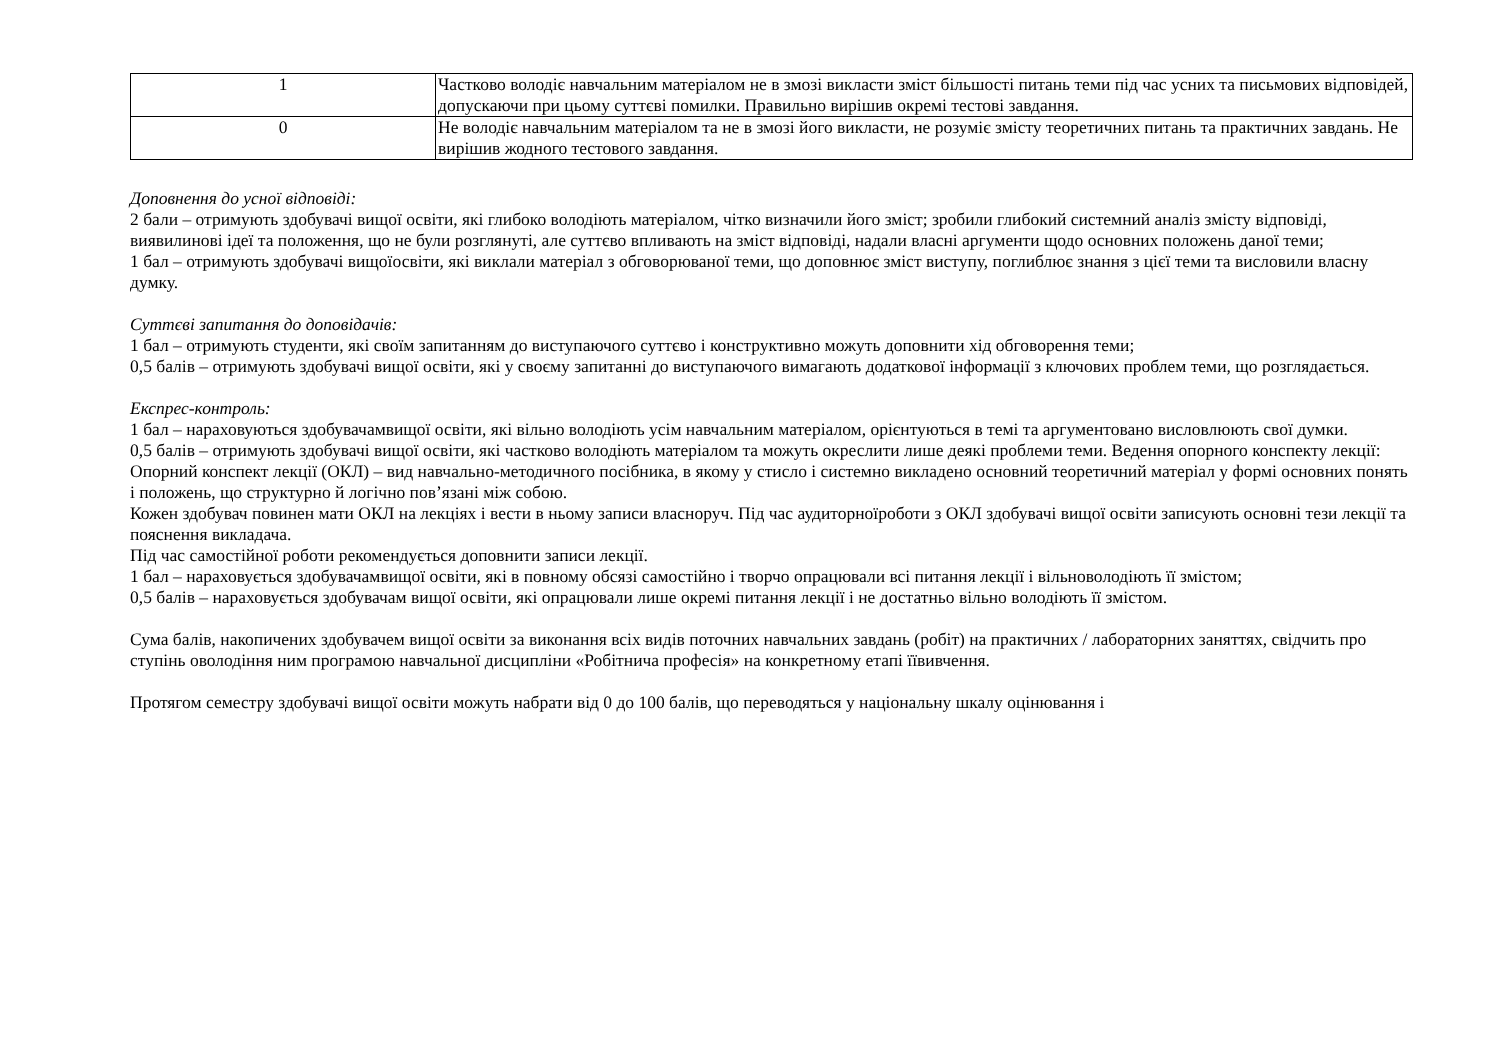| 1 | Частково володіє навчальним матеріалом не в змозі викласти зміст більшості питань теми під час усних та письмових відповідей, допускаючи при цьому суттєві помилки. Правильно вирішив окремі тестові завдання. |
| 0 | Не володіє навчальним матеріалом та не в змозі його викласти, не розуміє змісту теоретичних питань та практичних завдань. Не вирішив жодного тестового завдання. |
Доповнення до усної відповіді:
2 бали – отримують здобувачі вищої освіти, які глибоко володіють матеріалом, чітко визначили його зміст; зробили глибокий системний аналіз змісту відповіді, виявилинові ідеї та положення, що не були розглянуті, але суттєво впливають на зміст відповіді, надали власні аргументи щодо основних положень даної теми;
1 бал – отримують здобувачі вищоїосвіти, які виклали матеріал з обговорюваної теми, що доповнює зміст виступу, поглиблює знання з цієї теми та висловили власну думку.
Суттєві запитання до доповідачів:
1 бал – отримують студенти, які своїм запитанням до виступаючого суттєво і конструктивно можуть доповнити хід обговорення теми;
0,5 балів – отримують здобувачі вищої освіти, які у своєму запитанні до виступаючого вимагають додаткової інформації з ключових проблем теми, що розглядається.
Експрес-контроль:
1 бал – нараховуються здобувачамвищої освіти, які вільно володіють усім навчальним матеріалом, орієнтуються в темі та аргументовано висловлюють свої думки.
0,5 балів – отримують здобувачі вищої освіти, які частково володіють матеріалом та можуть окреслити лише деякі проблеми теми. Ведення опорного конспекту лекції:
Опорний конспект лекції (ОКЛ) – вид навчально-методичного посібника, в якому у стисло і системно викладено основний теоретичний матеріал у формі основних понять і положень, що структурно й логічно пов’язані між собою.
Кожен здобувач повинен мати ОКЛ на лекціях і вести в ньому записи власноруч. Під час аудиторноїроботи з ОКЛ здобувачі вищої освіти записують основні тези лекції та пояснення викладача.
Під час самостійної роботи рекомендується доповнити записи лекції.
1 бал – нараховується здобувачамвищої освіти, які в повному обсязі самостійно і творчо опрацювали всі питання лекції і вільноволодіють її змістом;
0,5 балів – нараховується здобувачам вищої освіти, які опрацювали лише окремі питання лекції і не достатньо вільно володіють її змістом.
Сума балів, накопичених здобувачем вищої освіти за виконання всіх видів поточних навчальних завдань (робіт) на практичних / лабораторних заняттях, свідчить про ступінь оволодіння ним програмою навчальної дисципліни «Робітнича професія» на конкретному етапі їївивчення.
Протягом семестру здобувачі вищої освіти можуть набрати від 0 до 100 балів, що переводяться у національну шкалу оцінювання і